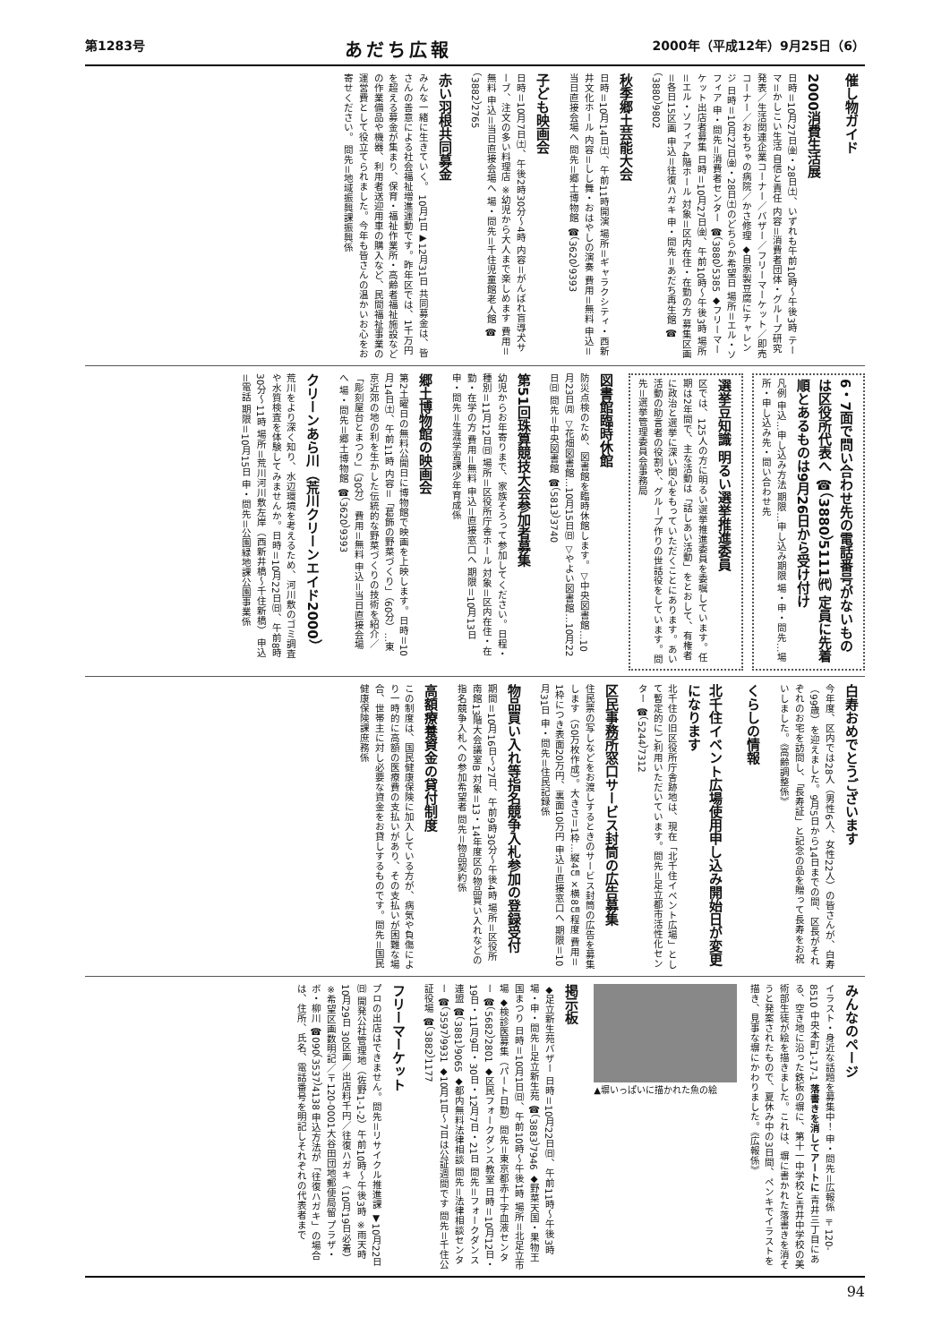第1283号 あだち広報 2000年（平成12年）9月25日（6）
催し物ガイド
2000消費生活展
日時＝10月27日㈮・28日㈯、いずれも午前10時～午後3時 テーマ＝かしこい生活 自信と責任 内容＝消費者団体・グループ研究発表／生活関連企業コーナー／バザー／フリーマーケット／即売コーナー／おもちゃの病院／かさ修理 ◆自家製豆腐にチャレンジ 日時＝10月27日㈮・28日㈯のどちらか希望日 場所＝エル・ソフィア 申・問先＝消費者センター ☎（3880）5385 ◆フリーマーケット出店者募集 日時＝10月27日㈮、午前10時～午後3時 場所＝エル・ソフィア4階ホール 対象＝区内在住・在勤の方 募集区画＝各日15区画 申込＝往復ハガキ 申・問先＝あだち再生館 ☎（3880）9802
秋季郷土芸能大会
日時＝10月14日㈯、午前11時開演 場所＝ギャラクシティ・西新井文化ホール 内容＝しし舞・おはやしの演奏 費用＝無料 申込＝当日直接会場へ 問先＝郷土博物館 ☎（3620）9393
子ども映画会
日時＝10月7日㈯、午後2時30分～4時 内容＝がんばれ盲導犬サーブ、注文の多い料理店 ※幼児から大人まで楽しめます 費用＝無料 申込＝当日直接会場へ 場・問先＝千住児童館老人館 ☎（3882）2765
赤い羽根共同募金
みんな一緒に生きていく。 10月1日▶12月31日 共同募金は、皆さんの善意による社会福祉増進運動です。昨年区では、1千万円を超える募金が集まり、保育・福祉作業所・高齢者福祉施設などの作業備品や機器、利用者送迎用車の購入など、民間福祉事業の運営費として役立てられました。今年も皆さんの温かいお心をお寄せください。 問先＝地域振興課振興係
6・7面で問い合わせ先の電話番号がないものは区役所代表へ ☎（3880）5111㈹ 定員に先着順とあるものは9月26日から受け付け
凡例 申込…申し込み方法 期限…申し込み期限 場・申・問先…場所・申し込み先・問い合わせ先
選挙豆知識 明るい選挙推進委員
区では、125人の方に明るい選挙推進委員を委嘱しています。任期は2年間で、主な活動は「話しあい活動」をとおして、有権者に政治と選挙に深い関心をもっていただくことにあります。あい活動の助言者の役割や、グループ作りの世話役をしています。問先＝選挙管理委員会事務局
図書館臨時休館
防災点検のため、図書館を臨時休館します。▽中央図書館…10月23日㈪ ▽花畑図書館…10月15日㈰ ▽やよい図書館…10月22日㈰ 問先＝中央図書館 ☎（5813）3740
第51回珠算競技大会参加者募集
幼児からお年寄りまで、家族そろって参加してください。日程・種別＝11月12日㈰ 場所＝区役所庁舎ホール 対象＝区内在住・在勤・在学の方 費用＝無料 申込＝直接窓口へ 期限＝10月13日 申・問先＝生涯学習課少年育成係
郷土博物館の映画会
第2土曜日の無料公開日に博物館で映画を上映します。日時＝10月14日㈯、午前11時 内容＝「葛飾の野菜づくり」（60分）…東京近郊の地の利を生かした伝統的な野菜づくりの技術を紹介／「彫刻屋台とまつり」（30分） 費用＝無料 申込＝当日直接会場へ 場・問先＝郷土博物館 ☎（3620）9393
クリーンあら川（荒川クリーンエイド2000）
荒川をより深く知り、水辺環境を考えるため、河川敷のゴミ調査や水質検査を体験してみませんか。日時＝10月22日㈰、午前8時30分～11時 場所＝荒川河川敷左岸（西新井橋～千住新橋） 申込＝電話 期限＝10月15日 申・問先＝公園緑地課公園事業係
白寿おめでとうございます
今年度、区内では28人（男性6人、女性22人）の皆さんが、白寿（99歳）を迎えました。9月5日から14日までの間、区長がそれぞれのお宅を訪問し、「長寿証」と記念の品を贈って長寿をお祝いしました。《高齢調整係》
くらしの情報
北千住イベント広場使用申し込み開始日が変更になります
北千住の旧区役所庁舎跡地は、現在「北千住イベント広場」として暫定的にご利用いただいています。問先＝足立都市活性化センター ☎（5244）7312
区民事務所窓口サービス封筒の広告募集
住民票の写しなどをお渡しするときのサービス封筒の広告を募集します（50万枚作成）。大きさ＝1枠…縦4㎝×横8㎝程度 費用＝1枠につき表面20万円、裏面10万円 申込＝直接窓口へ 期限＝10月31日 申・問先＝住民記録係
物品買い入れ等指名競争入札参加の登録受付
期間＝10月16日～27日、午前9時30分～午後4時 場所＝区役所南館13階大会議室B 対象＝13・14年度区の物品買い入れなどの指名競争入札への参加希望者 問先＝物品契約係
高額療養資金の貸付制度
この制度は、国民健康保険に加入している方が、病気や負傷により一時的に高額の医療費の支払いがあり、その支払いが困難な場合、世帯主に対し必要な資金をお貸しするものです。問先＝国民健康保険課庶務係
みんなのページ
イラスト・身近な話題を募集中！ 申・問先＝広報係 〒120-8510 中央本町1-17-1 落書きを消してアートに 青井三丁目にある、空き地に沿った鉄板の塀に、第十一中学校と青井中学校の美術部生徒が絵を描きました。これは、塀に書かれた落書きを消そうと発案されたもので、夏休み中の3日間、ペンキでイラストを描き、見事な塀にかわりました。《広報係》
▲塀いっぱいに描かれた魚の絵
掲示板
◆足立新生苑バザー 日時＝10月22日㈰、午前11時～午後3時 場・申・問先＝足立新生苑 ☎（3883）7946 ◆野菜天国・果物王国まつり 日時＝10月1日㈰、午前10時～午後1時 場所＝北足立市場 ◆検診医募集（パート日勤）問先＝東京都赤十字血液センター ☎（5682）2801 ◆区民フォークダンス教室 日時＝10月12日・19日・11月9日・30日・12月7日・21日 問先＝フォークダンス連盟 ☎（3881）9065 ◆都内無料法律相談 問先＝法律相談センター ☎（3597）9931 ◆10月1日～7日は公証週間です 問先＝千住公証役場 ☎（3882）1177
フリーマーケット
プロの出店はできません。問先＝リサイクル推進課 ▼10月22日㈰ 開発公社管理地（佐野1-1-2）午前10時～午後3時 ※雨天時10月29日 30区画／出店料千円／往復ハガキ（10月19日必着）※希望区画数明記／〒120-0001大谷田団地郵便局留 プラザ・ボ・柳川 ☎090（3537）4138 申込方法が「往復ハガキ」の場合は、住所、氏名、電話番号を明記しそれぞれの代表者まで
94